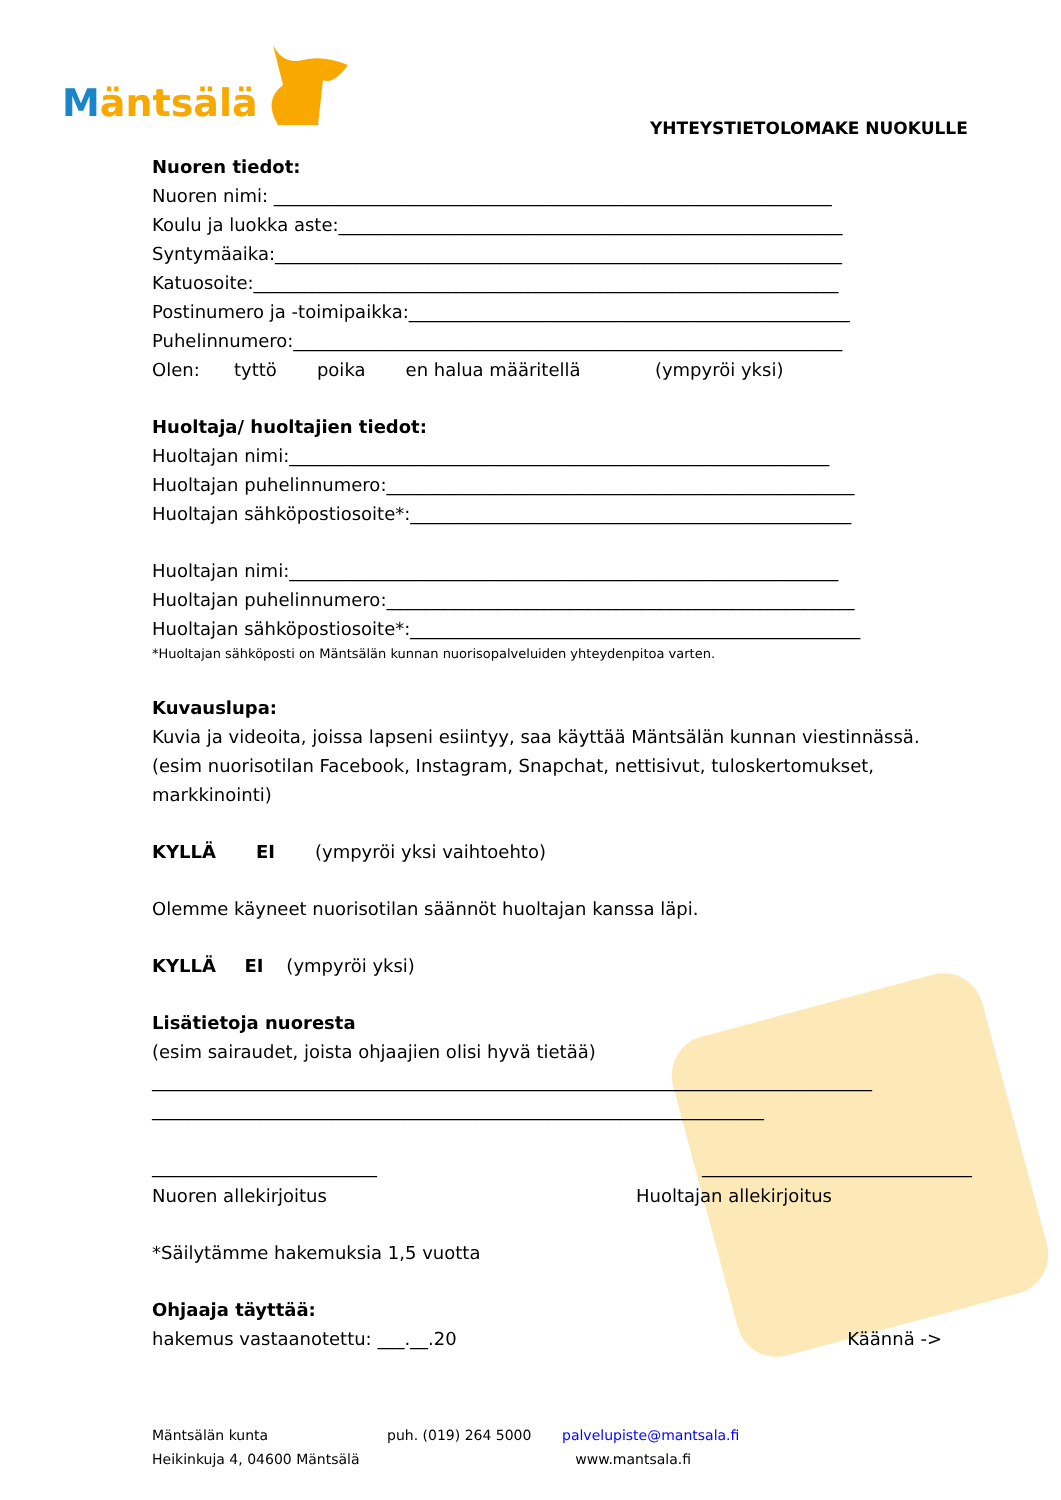Mäntsälä
YHTEYSTIETOLOMAKE NUOKULLE
Nuoren tiedot:
Nuoren nimi: ______________________________________________________________
Koulu ja luokka aste:________________________________________________________
Syntymäaika:_______________________________________________________________
Katuosoite:_________________________________________________________________
Postinumero ja -toimipaikka:_________________________________________________
Puhelinnumero:_____________________________________________________________
Olen: tyttö poika en halua määritellä (ympyröi yksi)
Huoltaja/ huoltajien tiedot:
Huoltajan nimi:____________________________________________________________
Huoltajan puhelinnumero:____________________________________________________
Huoltajan sähköpostiosoite*:_________________________________________________
Huoltajan nimi:_____________________________________________________________
Huoltajan puhelinnumero:____________________________________________________
Huoltajan sähköpostiosoite*:__________________________________________________
*Huoltajan sähköposti on Mäntsälän kunnan nuorisopalveluiden yhteydenpitoa varten.
Kuvauslupa:
Kuvia ja videoita, joissa lapseni esiintyy, saa käyttää Mäntsälän kunnan viestinnässä. (esim nuorisotilan Facebook, Instagram, Snapchat, nettisivut, tuloskertomukset, markkinointi)
KYLLÄ EI (ympyröi yksi vaihtoehto)
Olemme käyneet nuorisotilan säännöt huoltajan kanssa läpi.
KYLLÄ EI (ympyröi yksi)
Lisätietoja nuoresta
(esim sairaudet, joista ohjaajien olisi hyvä tietää)
________________________________________________________________________________
____________________________________________________________________
_________________________ ______________________________
Nuoren allekirjoitus Huoltajan allekirjoitus
*Säilytämme hakemuksia 1,5 vuotta
Ohjaaja täyttää:
hakemus vastaanotettu: ___.__.20 Käännä ->
Mäntsälän kunta
Heikinkuja 4, 04600 Mäntsälä
puh. (019) 264 5000 palvelupiste@mantsala.fi
www.mantsala.fi